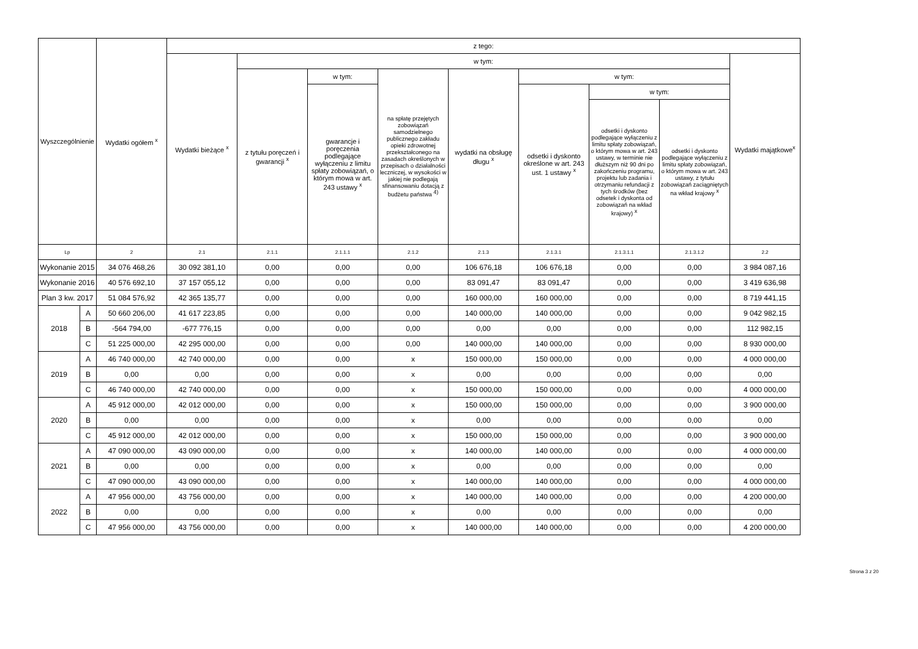| Wyszczególnienie | | Wydatki ogółem <sup>x</sup> | z tego: | | | | | | | | |
| --- | --- | --- | --- | --- | --- | --- | --- | --- | --- | --- | --- |
| | | | Wydatki bieżące <sup>x</sup> | w tym: | | | | | | | Wydatki majątkowe<sup>x</sup> |
| | | | | z tytułu poręczeń i gwarancji <sup>x</sup> | w tym: | na spłatę przejętych zobowiązań samodzielnego publicznego zakładu opieki zdrowotnej przekształconego na zasadach określonych w przepisach o działalności leczniczej, w wysokości w jakiej nie podlegają sfinansowaniu dotacją z budżetu państwa <sup>4)</sup> | wydatki na obsługę długu <sup>x</sup> | w tym: | | | |
| | | | | | gwarancje i poręczenia podlegające wyłączeniu z limitu spłaty zobowiązań, o którym mowa w art. 243 ustawy <sup>x</sup> | | | odsetki i dyskonto określone w art. 243 ust. 1 ustawy <sup>x</sup> | w tym: | | |
| | | | | | | | | | odsetki i dyskonto podlegające wyłączeniu z limitu spłaty zobowiązań, o którym mowa w art. 243 ustawy, w terminie nie dłuższym niż 90 dni po zakończeniu programu, projektu lub zadania i otrzymaniu refundacji z tych środków (bez odsetek i dyskonta od zobowiązań na wkład krajowy) <sup>x</sup> | odsetki i dyskonto podlegające wyłączeniu z limitu spłaty zobowiązań, o którym mowa w art. 243 ustawy, z tytułu zobowiązań zaciągniętych na wkład krajowy <sup>x</sup> | |
| Lp | | 2 | 2.1 | 2.1.1 | 2.1.1.1 | 2.1.2 | 2.1.3 | 2.1.3.1 | 2.1.3.1.1 | 2.1.3.1.2 | 2.2 |
| Wykonanie 2015 | | 34 076 468,26 | 30 092 381,10 | 0,00 | 0,00 | 0,00 | 106 676,18 | 106 676,18 | 0,00 | 0,00 | 3 984 087,16 |
| Wykonanie 2016 | | 40 576 692,10 | 37 157 055,12 | 0,00 | 0,00 | 0,00 | 83 091,47 | 83 091,47 | 0,00 | 0,00 | 3 419 636,98 |
| Plan 3 kw. 2017 | | 51 084 576,92 | 42 365 135,77 | 0,00 | 0,00 | 0,00 | 160 000,00 | 160 000,00 | 0,00 | 0,00 | 8 719 441,15 |
| 2018 | A | 50 660 206,00 | 41 617 223,85 | 0,00 | 0,00 | 0,00 | 140 000,00 | 140 000,00 | 0,00 | 0,00 | 9 042 982,15 |
| | B | -564 794,00 | -677 776,15 | 0,00 | 0,00 | 0,00 | 0,00 | 0,00 | 0,00 | 0,00 | 112 982,15 |
| | C | 51 225 000,00 | 42 295 000,00 | 0,00 | 0,00 | 0,00 | 140 000,00 | 140 000,00 | 0,00 | 0,00 | 8 930 000,00 |
| 2019 | A | 46 740 000,00 | 42 740 000,00 | 0,00 | 0,00 | x | 150 000,00 | 150 000,00 | 0,00 | 0,00 | 4 000 000,00 |
| | B | 0,00 | 0,00 | 0,00 | 0,00 | x | 0,00 | 0,00 | 0,00 | 0,00 | 0,00 |
| | C | 46 740 000,00 | 42 740 000,00 | 0,00 | 0,00 | x | 150 000,00 | 150 000,00 | 0,00 | 0,00 | 4 000 000,00 |
| 2020 | A | 45 912 000,00 | 42 012 000,00 | 0,00 | 0,00 | x | 150 000,00 | 150 000,00 | 0,00 | 0,00 | 3 900 000,00 |
| | B | 0,00 | 0,00 | 0,00 | 0,00 | x | 0,00 | 0,00 | 0,00 | 0,00 | 0,00 |
| | C | 45 912 000,00 | 42 012 000,00 | 0,00 | 0,00 | x | 150 000,00 | 150 000,00 | 0,00 | 0,00 | 3 900 000,00 |
| 2021 | A | 47 090 000,00 | 43 090 000,00 | 0,00 | 0,00 | x | 140 000,00 | 140 000,00 | 0,00 | 0,00 | 4 000 000,00 |
| | B | 0,00 | 0,00 | 0,00 | 0,00 | x | 0,00 | 0,00 | 0,00 | 0,00 | 0,00 |
| | C | 47 090 000,00 | 43 090 000,00 | 0,00 | 0,00 | x | 140 000,00 | 140 000,00 | 0,00 | 0,00 | 4 000 000,00 |
| 2022 | A | 47 956 000,00 | 43 756 000,00 | 0,00 | 0,00 | x | 140 000,00 | 140 000,00 | 0,00 | 0,00 | 4 200 000,00 |
| | B | 0,00 | 0,00 | 0,00 | 0,00 | x | 0,00 | 0,00 | 0,00 | 0,00 | 0,00 |
| | C | 47 956 000,00 | 43 756 000,00 | 0,00 | 0,00 | x | 140 000,00 | 140 000,00 | 0,00 | 0,00 | 4 200 000,00 |
Strona 3 z 20